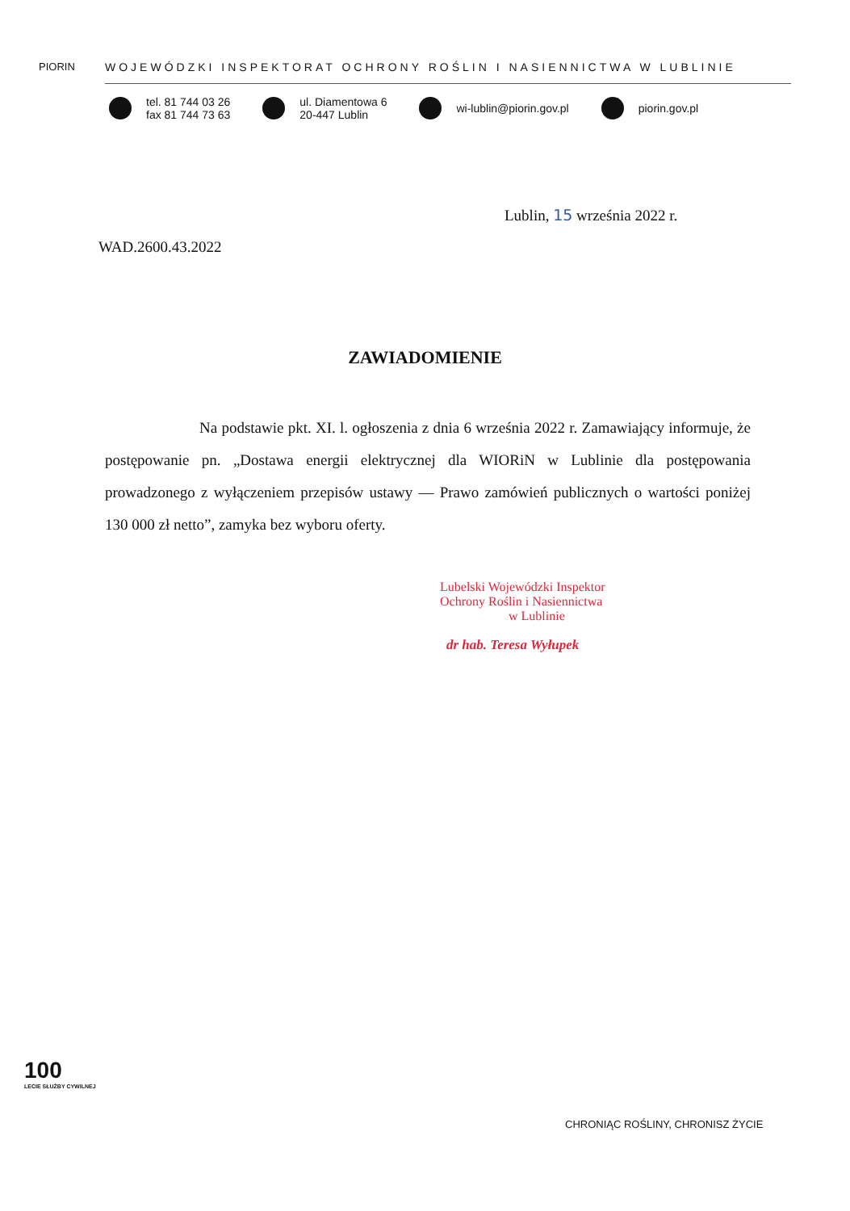PIORIN
WOJEWÓDZKI INSPEKTORAT OCHRONY ROŚLIN I NASIENNICTWA W LUBLINIE
tel. 81 744 03 26
fax 81 744 73 63
ul. Diamentowa 6
20-447 Lublin
wi-lublin@piorin.gov.pl piorin.gov.pl
Lublin, 15 września 2022 r.
WAD.2600.43.2022
ZAWIADOMIENIE
Na podstawie pkt. XI. l. ogłoszenia z dnia 6 września 2022 r. Zamawiający informuje, że postępowanie pn. „Dostawa energii elektrycznej dla WIORiN w Lublinie dla postępowania prowadzonego z wyłączeniem przepisów ustawy — Prawo zamówień publicznych o wartości poniżej 130 000 zł netto”, zamyka bez wyboru oferty.
Lubelski Wojewódzki Inspektor
Ochrony Roślin i Nasiennictwa
w Lublinie
dr hab. Teresa Wyłupek
100
LECIE SŁUŻBY CYWILNEJ
CHRONIĄC ROŚLINY, CHRONISZ ŻYCIE